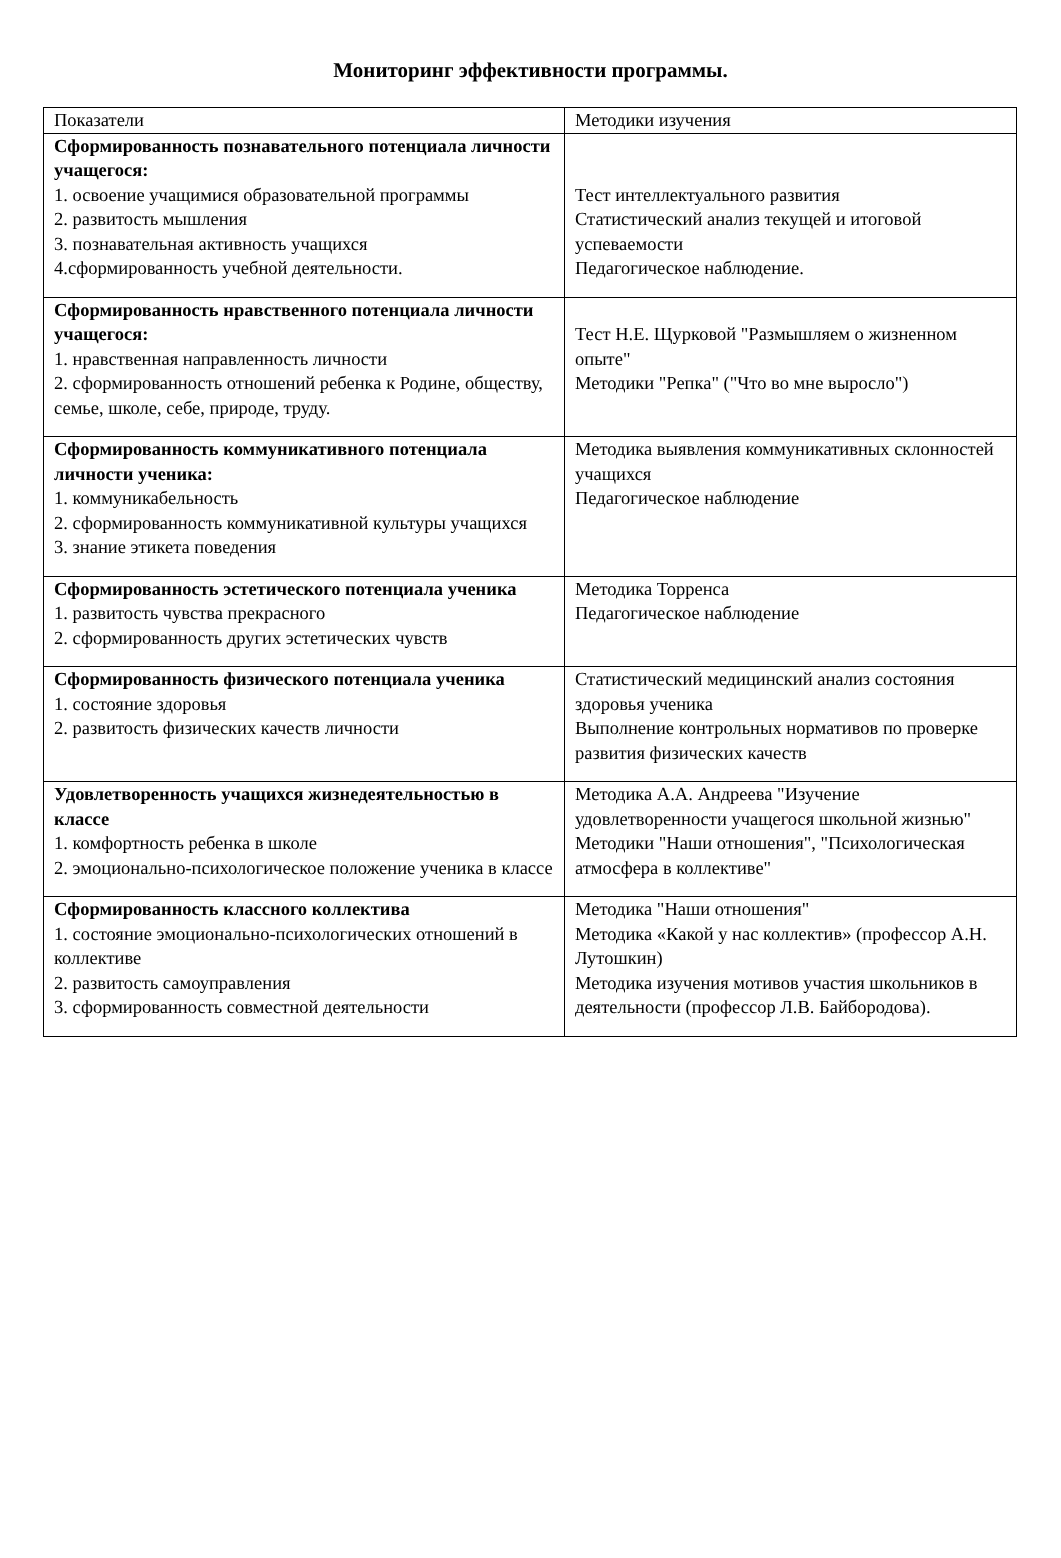Мониторинг эффективности программы.
| Показатели | Методики изучения |
| --- | --- |
| Сформированность познавательного потенциала личности учащегося: 1. освоение учащимися образовательной программы 2. развитость мышления 3. познавательная активность учащихся 4.сформированность учебной деятельности. | Тест интеллектуального развития Статистический анализ текущей и итоговой успеваемости Педагогическое наблюдение. |
| Сформированность нравственного потенциала личности учащегося: 1. нравственная направленность личности 2. сформированность отношений ребенка к Родине, обществу, семье, школе, себе, природе, труду. | Тест Н.Е. Щурковой "Размышляем о жизненном опыте" Методики "Репка" ("Что во мне выросло") |
| Сформированность коммуникативного потенциала личности ученика: 1. коммуникабельность 2. сформированность коммуникативной культуры учащихся 3. знание этикета поведения | Методика выявления коммуникативных склонностей учащихся Педагогическое наблюдение |
| Сформированность эстетического потенциала ученика 1. развитость чувства прекрасного 2. сформированность других эстетических чувств | Методика Торренса Педагогическое наблюдение |
| Сформированность физического потенциала ученика 1. состояние здоровья 2. развитость физических качеств личности | Статистический медицинский анализ состояния здоровья ученика Выполнение контрольных нормативов по проверке развития физических качеств |
| Удовлетворенность учащихся жизнедеятельностью в классе 1. комфортность ребенка в школе 2. эмоционально-психологическое положение ученика в классе | Методика А.А. Андреева "Изучение удовлетворенности учащегося школьной жизнью" Методики "Наши отношения", "Психологическая атмосфера в коллективе" |
| Сформированность классного коллектива 1. состояние эмоционально-психологических отношений в коллективе 2. развитость самоуправления 3. сформированность совместной деятельности | Методика "Наши отношения" Методика «Какой у нас коллектив» (профессор А.Н. Лутошкин) Методика изучения мотивов участия школьников в деятельности (профессор Л.В. Байбородова). |